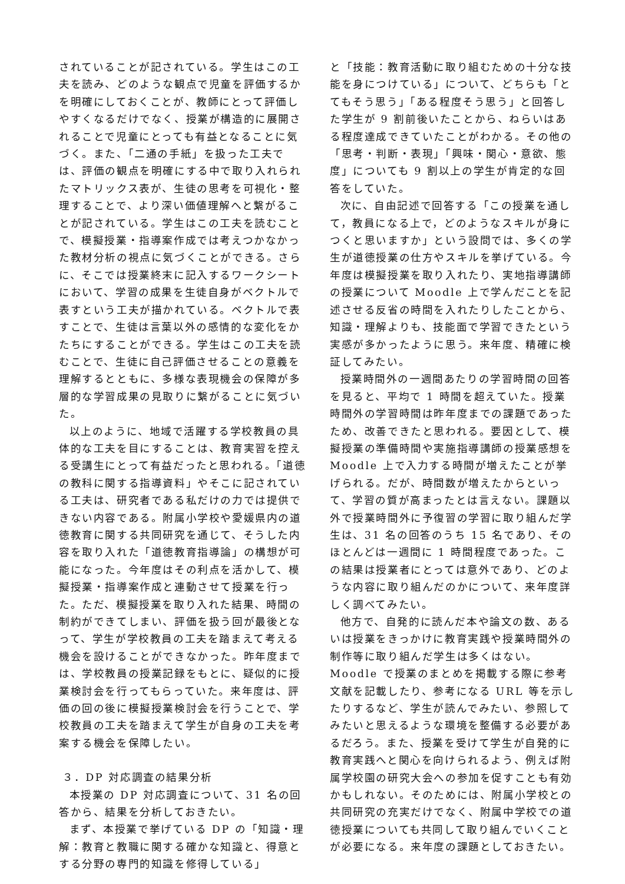されていることが記されている。学生はこの工夫を読み、どのような観点で児童を評価するかを明確にしておくことが、教師にとって評価しやすくなるだけでなく、授業が構造的に展開されることで児童にとっても有益となることに気づく。また、「二通の手紙」を扱った工夫では、評価の観点を明確にする中で取り入れられたマトリックス表が、生徒の思考を可視化・整理することで、より深い価値理解へと繋がることが記されている。学生はこの工夫を読むことで、模擬授業・指導案作成では考えつかなかった教材分析の視点に気づくことができる。さらに、そこでは授業終末に記入するワークシートにおいて、学習の成果を生徒自身がベクトルで表すという工夫が描かれている。ベクトルで表すことで、生徒は言葉以外の感情的な変化をかたちにすることができる。学生はこの工夫を読むことで、生徒に自己評価させることの意義を理解するとともに、多様な表現機会の保障が多層的な学習成果の見取りに繋がることに気づいた。
以上のように、地域で活躍する学校教員の具体的な工夫を目にすることは、教育実習を控える受講生にとって有益だったと思われる。「道徳の教科に関する指導資料」やそこに記されている工夫は、研究者である私だけの力では提供できない内容である。附属小学校や愛媛県内の道徳教育に関する共同研究を通じて、そうした内容を取り入れた「道徳教育指導論」の構想が可能になった。今年度はその利点を活かして、模擬授業・指導案作成と連動させて授業を行った。ただ、模擬授業を取り入れた結果、時間の制約ができてしまい、評価を扱う回が最後となって、学生が学校教員の工夫を踏まえて考える機会を設けることができなかった。昨年度までは、学校教員の授業記録をもとに、疑似的に授業検討会を行ってもらっていた。来年度は、評価の回の後に模擬授業検討会を行うことで、学校教員の工夫を踏まえて学生が自身の工夫を考案する機会を保障したい。
３．DP 対応調査の結果分析
本授業の DP 対応調査について、31 名の回答から、結果を分析しておきたい。
まず、本授業で挙げている DP の「知識・理解：教育と教職に関する確かな知識と、得意とする分野の専門的知識を修得している」
と「技能：教育活動に取り組むための十分な技能を身につけている」について、どちらも「とてもそう思う」「ある程度そう思う」と回答した学生が 9 割前後いたことから、ねらいはある程度達成できていたことがわかる。その他の「思考・判断・表現」「興味・関心・意欲、態度」についても 9 割以上の学生が肯定的な回答をしていた。
次に、自由記述で回答する「この授業を通して，教員になる上で，どのようなスキルが身につくと思いますか」という設問では、多くの学生が道徳授業の仕方やスキルを挙げている。今年度は模擬授業を取り入れたり、実地指導講師の授業について Moodle 上で学んだことを記述させる反省の時間を入れたりしたことから、知識・理解よりも、技能面で学習できたという実感が多かったように思う。来年度、精確に検証してみたい。
授業時間外の一週間あたりの学習時間の回答を見ると、平均で 1 時間を超えていた。授業時間外の学習時間は昨年度までの課題であったため、改善できたと思われる。要因として、模擬授業の準備時間や実施指導講師の授業感想を Moodle 上で入力する時間が増えたことが挙げられる。だが、時間数が増えたからといって、学習の質が高まったとは言えない。課題以外で授業時間外に予復習の学習に取り組んだ学生は、31 名の回答のうち 15 名であり、そのほとんどは一週間に 1 時間程度であった。この結果は授業者にとっては意外であり、どのような内容に取り組んだのかについて、来年度詳しく調べてみたい。
他方で、自発的に読んだ本や論文の数、あるいは授業をきっかけに教育実践や授業時間外の制作等に取り組んだ学生は多くはない。Moodle で授業のまとめを掲載する際に参考文献を記載したり、参考になる URL 等を示したりするなど、学生が読んでみたい、参照してみたいと思えるような環境を整備する必要があるだろう。また、授業を受けて学生が自発的に教育実践へと関心を向けられるよう、例えば附属学校園の研究大会への参加を促すことも有効かもしれない。そのためには、附属小学校との共同研究の充実だけでなく、附属中学校での道徳授業についても共同して取り組んでいくことが必要になる。来年度の課題としておきたい。